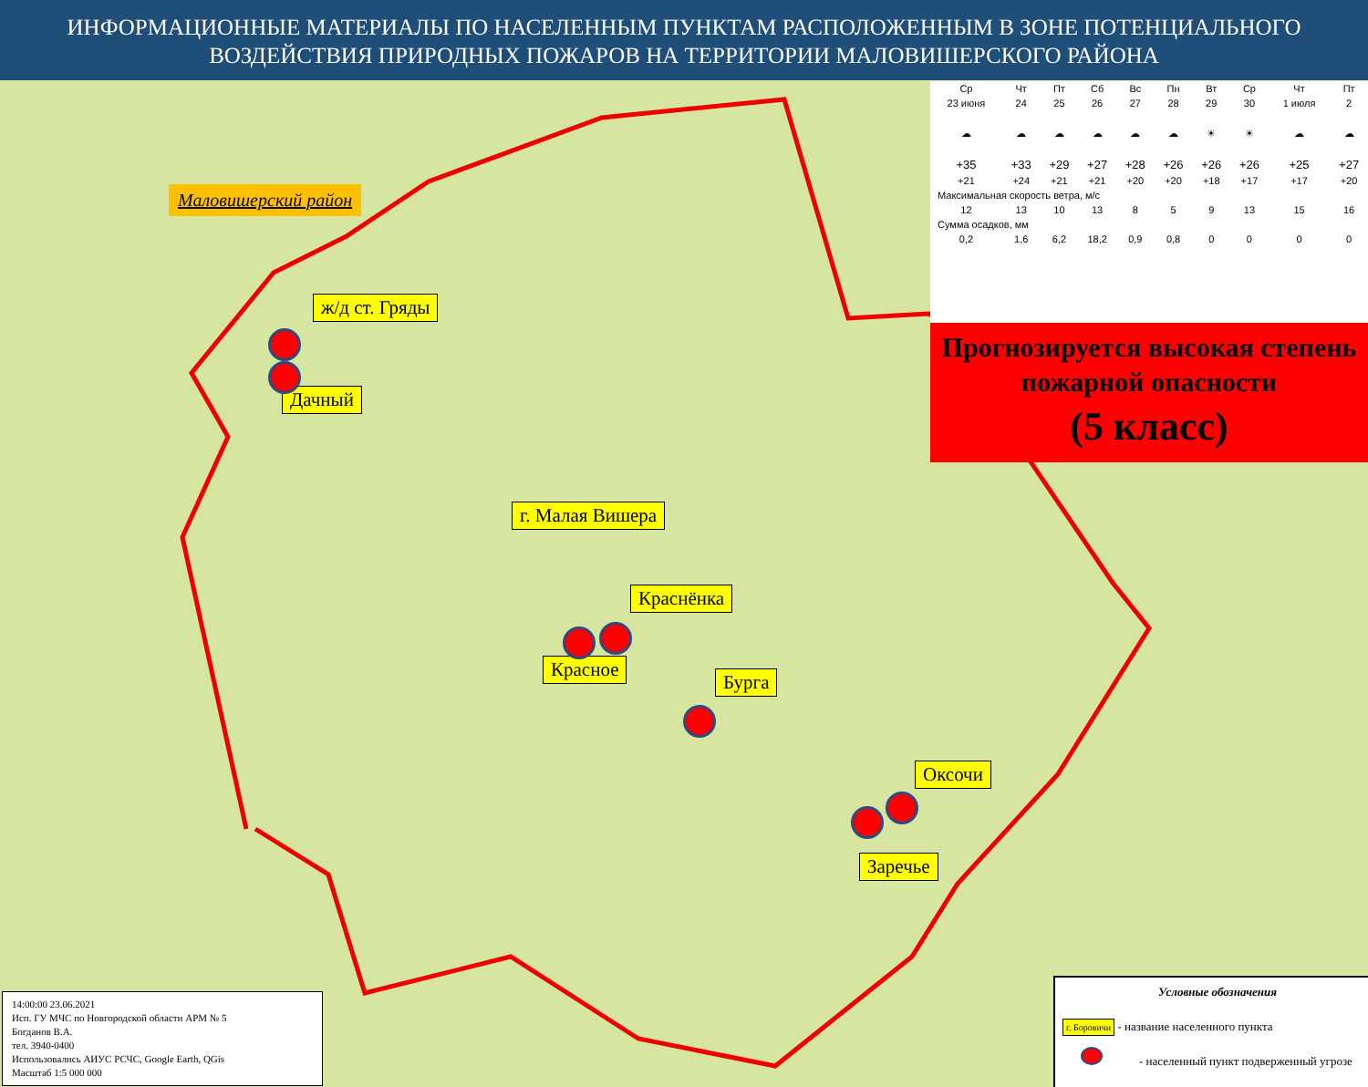ИНФОРМАЦИОННЫЕ МАТЕРИАЛЫ ПО НАСЕЛЕННЫМ ПУНКТАМ РАСПОЛОЖЕННЫМ В ЗОНЕ ПОТЕНЦИАЛЬНОГО ВОЗДЕЙСТВИЯ ПРИРОДНЫХ ПОЖАРОВ НА ТЕРРИТОРИИ МАЛОВИШЕРСКОГО РАЙОНА
Маловишерский район
ж/д ст. Гряды
Дачный
г. Малая Вишера
Краснёнка
Красное
Бурга
Оксочи
Заречье
| Ср | Чт | Пт | Сб | Вс | Пн | Вт | Ср | Чт | Пт |
| 23 июня | 24 | 25 | 26 | 27 | 28 | 29 | 30 | 1 июля | 2 |
| ☁ | ☁ | ☁ | ☁ | ☁ | ☁ | ☀ | ☀ | ☁ | ☁ |
| +35 | +33 | +29 | +27 | +28 | +26 | +26 | +26 | +25 | +27 |
| +21 | +24 | +21 | +21 | +20 | +20 | +18 | +17 | +17 | +20 |
| Максимальная скорость ветра, м/с | | | | | | | | | |
| 12 | 13 | 10 | 13 | 8 | 5 | 9 | 13 | 15 | 16 |
| Сумма осадков, мм | | | | | | | | | |
| 0,2 | 1,6 | 6,2 | 18,2 | 0,9 | 0,8 | 0 | 0 | 0 | 0 |
Прогнозируется высокая степень пожарной опасности
(5 класс)
14:00:00 23.06.2021
Исп. ГУ МЧС по Новгородской области АРМ № 5
Богданов В.А.
тел. 3940-0400
Использовались АИУС РСЧС, Google Earth, QGis
Масштаб 1:5 000 000
Условные обозначения
г. Боровичи - название населенного пункта
- населенный пункт подверженный угрозе